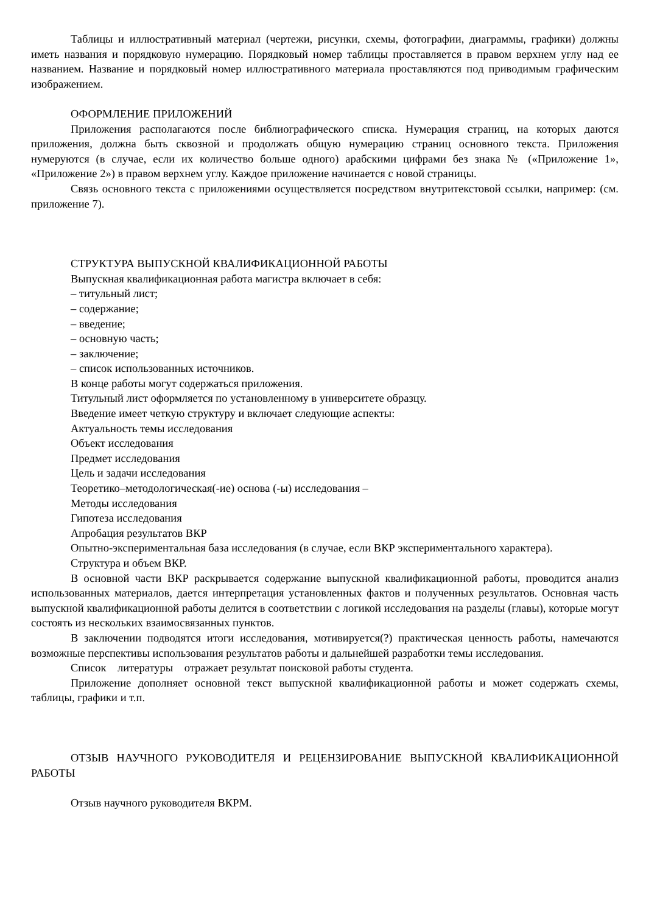Таблицы и иллюстративный материал (чертежи, рисунки, схемы, фотографии, диаграммы, графики) должны иметь названия и порядковую нумерацию. Порядковый номер таблицы проставляется в правом верхнем углу над ее названием. Название и порядковый номер иллюстративного материала проставляются под приводимым графическим изображением.
ОФОРМЛЕНИЕ ПРИЛОЖЕНИЙ
Приложения располагаются после библиографического списка. Нумерация страниц, на которых даются приложения, должна быть сквозной и продолжать общую нумерацию страниц основного текста. Приложения нумеруются (в случае, если их количество больше одного) арабскими цифрами без знака № («Приложение 1», «Приложение 2») в правом верхнем углу. Каждое приложение начинается с новой страницы.
Связь основного текста с приложениями осуществляется посредством внутритекстовой ссылки, например: (см. приложение 7).
СТРУКТУРА ВЫПУСКНОЙ КВАЛИФИКАЦИОННОЙ РАБОТЫ
Выпускная квалификационная работа магистра включает в себя:
– титульный лист;
– содержание;
– введение;
– основную часть;
– заключение;
– список использованных источников.
В конце работы могут содержаться приложения.
Титульный лист оформляется по установленному в университете образцу.
Введение имеет четкую структуру и включает следующие аспекты:
Актуальность темы исследования
Объект исследования
Предмет исследования
Цель и задачи исследования
Теоретико–методологическая(-ие) основа (-ы) исследования –
Методы исследования
Гипотеза исследования
Апробация результатов ВКР
Опытно-экспериментальная база исследования (в случае, если ВКР экспериментального характера).
Структура и объем ВКР.
В основной части ВКР раскрывается содержание выпускной квалификационной работы, проводится анализ использованных материалов, дается интерпретация установленных фактов и полученных результатов. Основная часть выпускной квалификационной работы делится в соответствии с логикой исследования на разделы (главы), которые могут состоять из нескольких взаимосвязанных пунктов.
В заключении подводятся итоги исследования, мотивируется(?) практическая ценность работы, намечаются возможные перспективы использования результатов работы и дальнейшей разработки темы исследования.
Список литературы отражает результат поисковой работы студента.
Приложение дополняет основной текст выпускной квалификационной работы и может содержать схемы, таблицы, графики и т.п.
ОТЗЫВ НАУЧНОГО РУКОВОДИТЕЛЯ И РЕЦЕНЗИРОВАНИЕ ВЫПУСКНОЙ КВАЛИФИКАЦИОННОЙ РАБОТЫ
Отзыв научного руководителя ВКРМ.